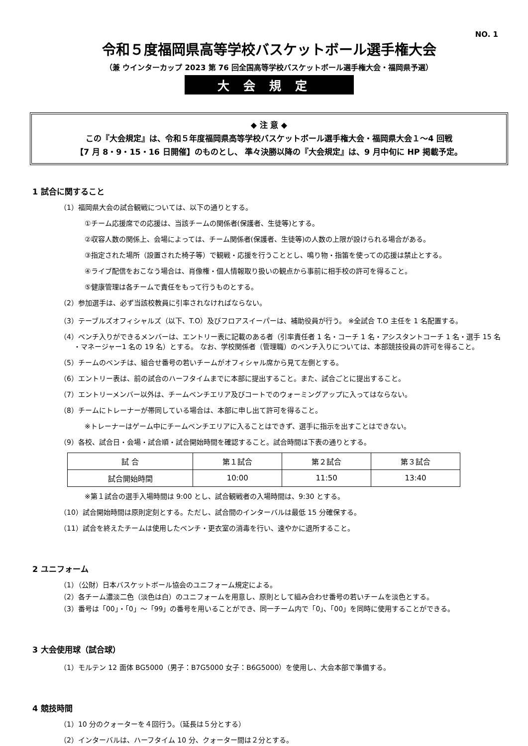NO. 1
令和５度福岡県高等学校バスケットボール選手権大会
（兼 ウインターカップ 2023 第 76 回全国高等学校バスケットボール選手権大会・福岡県予選）
大会規定
◆ 注 意 ◆
この『大会規定』は、令和５年度福岡県高等学校バスケットボール選手権大会・福岡県大会１～4 回戦
【7 月 8・9・15・16 日開催】のものとし、 準々決勝以降の『大会規定』は、9 月中旬に HP 掲載予定。
1 試合に関すること
（1）福岡県大会の試合観戦については、以下の通りとする。
①チーム応援席での応援は、当該チームの関係者(保護者、生徒等)とする。
②収容人数の関係上、会場によっては、チーム関係者(保護者、生徒等)の人数の上限が設けられる場合がある。
③指定された場所（設置された椅子等）で観戦・応援を行うこととし、鳴り物・指笛を使っての応援は禁止とする。
④ライブ配信をおこなう場合は、肖像権・個人情報取り扱いの観点から事前に相手校の許可を得ること。
⑤健康管理は各チームで責任をもって行うものとする。
（2）参加選手は、必ず当該校教員に引率されなければならない。
（3）テーブルズオフィシャルズ（以下、T.O）及びフロアスイーパーは、補助役員が行う。 ※全試合 T.O 主任を 1 名配置する。
（4）ベンチ入りができるメンバーは、エントリー表に記載のある者（引率責任者 1 名・コーチ 1 名・アシスタントコーチ 1 名・選手 15 名
　　・マネージャー1 名の 19 名）とする。 なお、学校関係者（管理職）のベンチ入りについては、本部競技役員の許可を得ること。
（5）チームのベンチは、組合せ番号の若いチームがオフィシャル席から見て左側とする。
（6）エントリー表は、前の試合のハーフタイムまでに本部に提出すること。また、試合ごとに提出すること。
（7）エントリーメンバー以外は、チームベンチエリア及びコートでのウォーミングアップに入ってはならない。
（8）チームにトレーナーが帯同している場合は、本部に申し出て許可を得ること。
※トレーナーはゲーム中にチームベンチエリアに入ることはできず、選手に指示を出すことはできない。
（9）各校、試合日・会場・試合順・試合開始時間を確認すること。試合時間は下表の通りとする。
| 試 合 | 第１試合 | 第２試合 | 第３試合 |
| 試合開始時間 | 10:00 | 11:50 | 13:40 |
※第１試合の選手入場時間は 9:00 とし、試合観戦者の入場時間は、9:30 とする。
（10）試合開始時間は原則定刻とする。ただし、試合間のインターバルは最低 15 分確保する。
（11）試合を終えたチームは使用したベンチ・更衣室の消毒を行い、速やかに退所すること。
2 ユニフォーム
（1）（公財）日本バスケットボール協会のユニフォーム規定による。
（2）各チーム濃淡二色（淡色は白）のユニフォームを用意し、原則として組み合わせ番号の若いチームを淡色とする。
（3）番号は「00」・「0」～「99」の番号を用いることができ、同一チーム内で「0」、「00」を同時に使用することができる。
3 大会使用球（試合球）
（1）モルテン 12 面体 BG5000（男子：B7G5000 女子：B6G5000）を使用し、大会本部で準備する。
4 競技時間
（1）10 分のクォーターを４回行う。（延長は５分とする）
（2）インターバルは、ハーフタイム 10 分、クォーター間は２分とする。